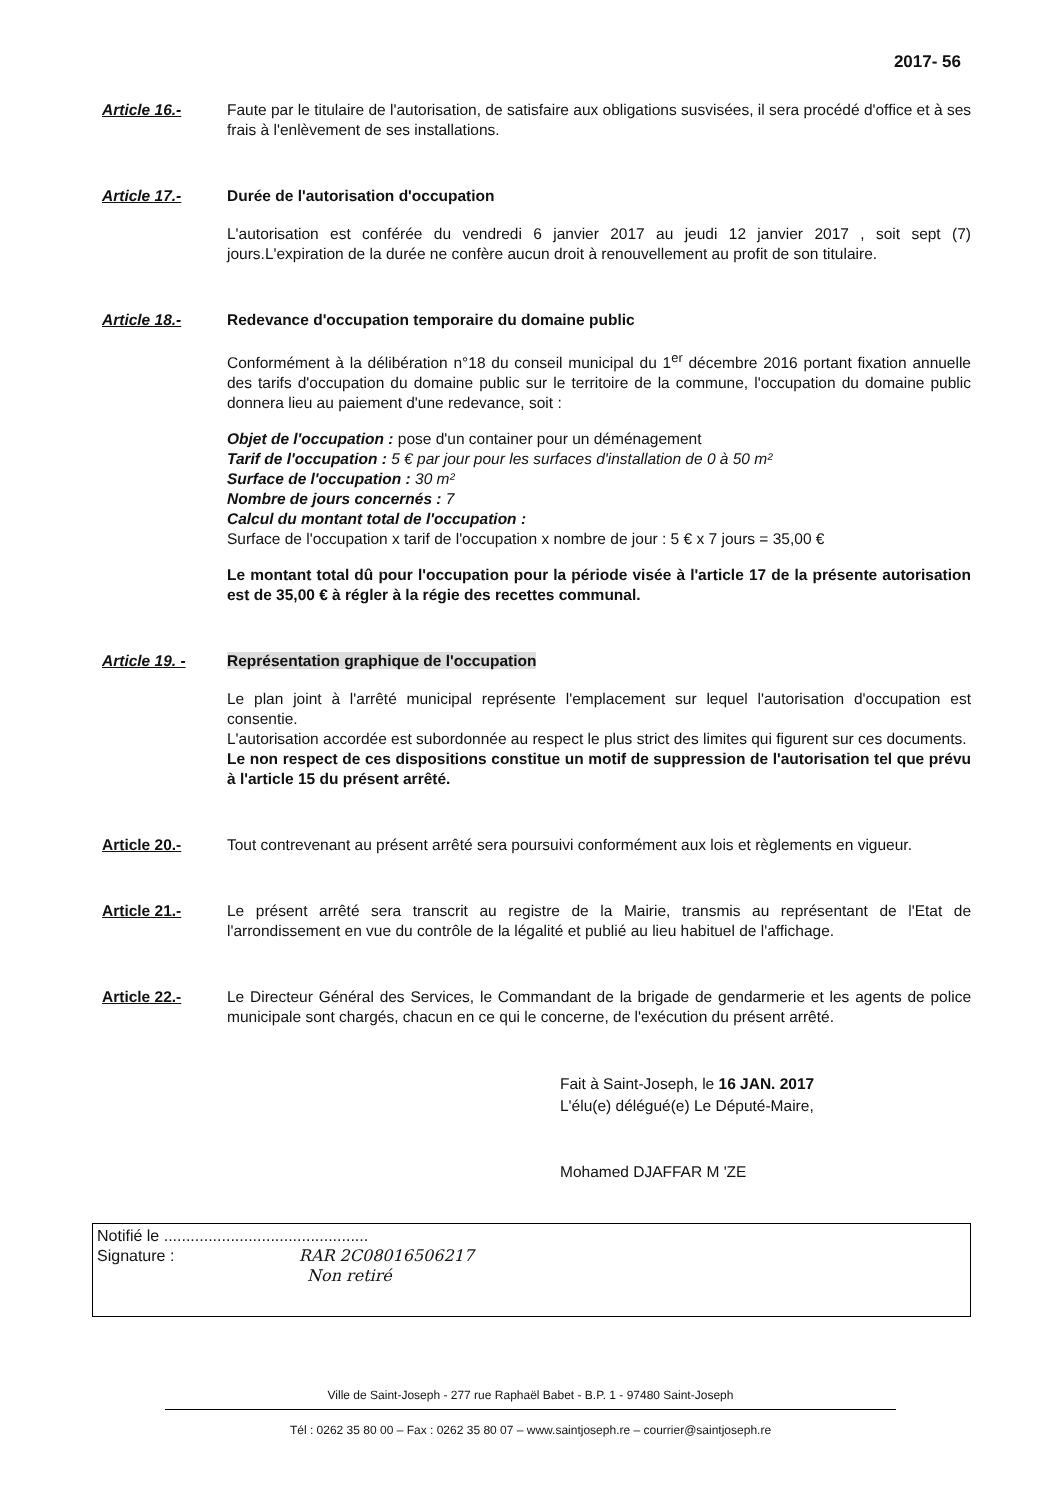2017- 56
Article 16.- Faute par le titulaire de l'autorisation, de satisfaire aux obligations susvisées, il sera procédé d'office et à ses frais à l'enlèvement de ses installations.
Article 17.- Durée de l'autorisation d'occupation
L'autorisation est conférée du vendredi 6 janvier 2017 au jeudi 12 janvier 2017 , soit sept (7) jours.L'expiration de la durée ne confère aucun droit à renouvellement au profit de son titulaire.
Article 18.- Redevance d'occupation temporaire du domaine public
Conformément à la délibération n°18 du conseil municipal du 1<sup>er</sup> décembre 2016 portant fixation annuelle des tarifs d'occupation du domaine public sur le territoire de la commune, l'occupation du domaine public donnera lieu au paiement d'une redevance, soit :
Objet de l'occupation : pose d'un container pour un déménagement
Tarif de l'occupation : 5 € par jour pour les surfaces d'installation de 0 à 50 m²
Surface de l'occupation : 30 m²
Nombre de jours concernés : 7
Calcul du montant total de l'occupation :
Surface de l'occupation x tarif de l'occupation x nombre de jour : 5 € x 7 jours = 35,00 €
Le montant total dû pour l'occupation pour la période visée à l'article 17 de la présente autorisation est de 35,00 € à régler à la régie des recettes communal.
Article 19. - Représentation graphique de l'occupation
Le plan joint à l'arrêté municipal représente l'emplacement sur lequel l'autorisation d'occupation est consentie.
L'autorisation accordée est subordonnée au respect le plus strict des limites qui figurent sur ces documents.
Le non respect de ces dispositions constitue un motif de suppression de l'autorisation tel que prévu à l'article 15 du présent arrêté.
Article 20.- Tout contrevenant au présent arrêté sera poursuivi conformément aux lois et règlements en vigueur.
Article 21.- Le présent arrêté sera transcrit au registre de la Mairie, transmis au représentant de l'Etat de l'arrondissement en vue du contrôle de la légalité et publié au lieu habituel de l'affichage.
Article 22.- Le Directeur Général des Services, le Commandant de la brigade de gendarmerie et les agents de police municipale sont chargés, chacun en ce qui le concerne, de l'exécution du présent arrêté.
Fait à Saint-Joseph, le 16 JAN. 2017
L'élu(e) délégué(e) Le Député-Maire,
Mohamed DJAFFAR M 'ZE
Notifié le ..............................................
Signature : RAR 2C08016506217
Non retiré
Ville de Saint-Joseph - 277 rue Raphaël Babet - B.P. 1 - 97480 Saint-Joseph
Tél : 0262 35 80 00 – Fax : 0262 35 80 07 – www.saintjoseph.re – courrier@saintjoseph.re